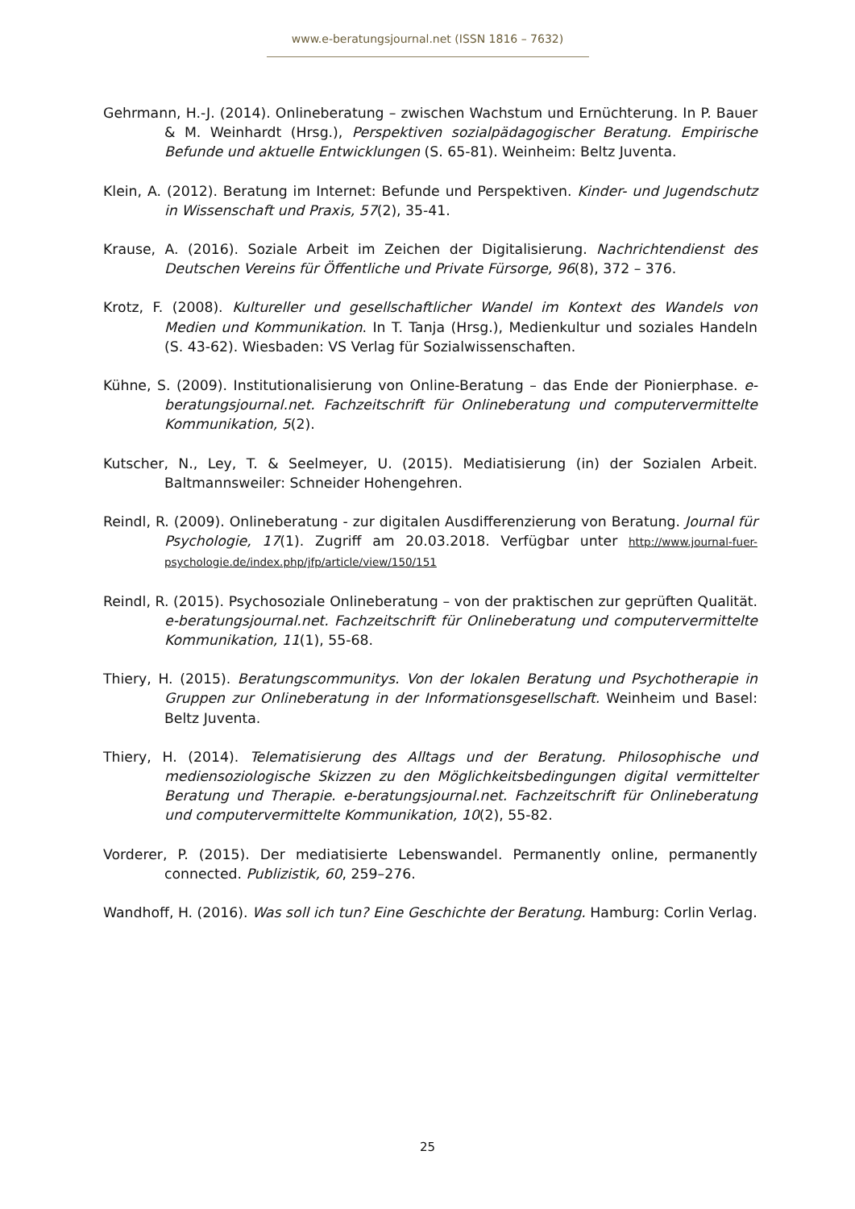www.e-beratungsjournal.net (ISSN 1816 – 7632)
Gehrmann, H.-J. (2014). Onlineberatung – zwischen Wachstum und Ernüchterung. In P. Bauer & M. Weinhardt (Hrsg.), Perspektiven sozialpädagogischer Beratung. Empirische Befunde und aktuelle Entwicklungen (S. 65-81). Weinheim: Beltz Juventa.
Klein, A. (2012). Beratung im Internet: Befunde und Perspektiven. Kinder- und Jugendschutz in Wissenschaft und Praxis, 57(2), 35-41.
Krause, A. (2016). Soziale Arbeit im Zeichen der Digitalisierung. Nachrichtendienst des Deutschen Vereins für Öffentliche und Private Fürsorge, 96(8), 372 – 376.
Krotz, F. (2008). Kultureller und gesellschaftlicher Wandel im Kontext des Wandels von Medien und Kommunikation. In T. Tanja (Hrsg.), Medienkultur und soziales Handeln (S. 43-62). Wiesbaden: VS Verlag für Sozialwissenschaften.
Kühne, S. (2009). Institutionalisierung von Online-Beratung – das Ende der Pionierphase. e-beratungsjournal.net. Fachzeitschrift für Onlineberatung und computervermittelte Kommunikation, 5(2).
Kutscher, N., Ley, T. & Seelmeyer, U. (2015). Mediatisierung (in) der Sozialen Arbeit. Baltmannsweiler: Schneider Hohengehren.
Reindl, R. (2009). Onlineberatung - zur digitalen Ausdifferenzierung von Beratung. Journal für Psychologie, 17(1). Zugriff am 20.03.2018. Verfügbar unter http://www.journal-fuer-psychologie.de/index.php/jfp/article/view/150/151
Reindl, R. (2015). Psychosoziale Onlineberatung – von der praktischen zur geprüften Qualität. e-beratungsjournal.net. Fachzeitschrift für Onlineberatung und computervermittelte Kommunikation, 11(1), 55-68.
Thiery, H. (2015). Beratungscommunitys. Von der lokalen Beratung und Psychotherapie in Gruppen zur Onlineberatung in der Informationsgesellschaft. Weinheim und Basel: Beltz Juventa.
Thiery, H. (2014). Telematisierung des Alltags und der Beratung. Philosophische und mediensoziologische Skizzen zu den Möglichkeitsbedingungen digital vermittelter Beratung und Therapie. e-beratungsjournal.net. Fachzeitschrift für Onlineberatung und computervermittelte Kommunikation, 10(2), 55-82.
Vorderer, P. (2015). Der mediatisierte Lebenswandel. Permanently online, permanently connected. Publizistik, 60, 259–276.
Wandhoff, H. (2016). Was soll ich tun? Eine Geschichte der Beratung. Hamburg: Corlin Verlag.
25